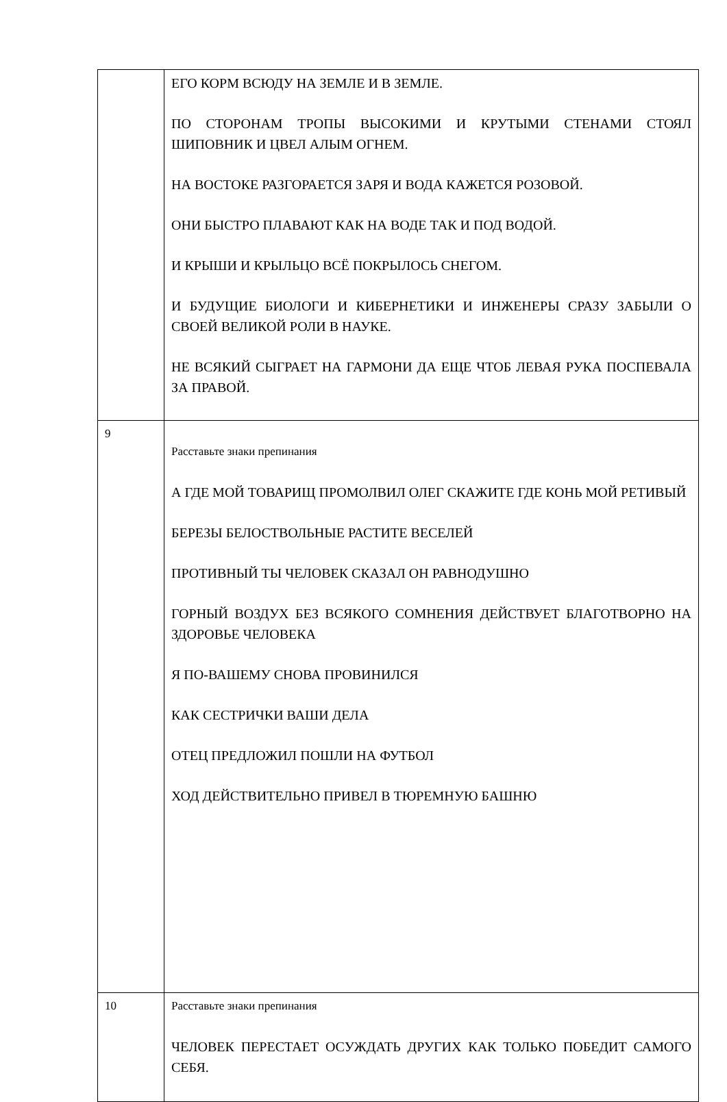| | ЕГО КОРМ ВСЮДУ НА ЗЕМЛЕ И В ЗЕМЛЕ. ПО СТОРОНАМ ТРОПЫ ВЫСОКИМИ И КРУТЫМИ СТЕНАМИ СТОЯЛ ШИПОВНИК И ЦВЕЛ АЛЫМ ОГНЕМ. НА ВОСТОКЕ РАЗГОРАЕТСЯ ЗАРЯ И ВОДА КАЖЕТСЯ РОЗОВОЙ. ОНИ БЫСТРО ПЛАВАЮТ КАК НА ВОДЕ ТАК И ПОД ВОДОЙ. И КРЫШИ И КРЫЛЬЦО ВСЁ ПОКРЫЛОСЬ СНЕГОМ. И БУДУЩИЕ БИОЛОГИ И КИБЕРНЕТИКИ И ИНЖЕНЕРЫ СРАЗУ ЗАБЫЛИ О СВОЕЙ ВЕЛИКОЙ РОЛИ В НАУКЕ. НЕ ВСЯКИЙ СЫГРАЕТ НА ГАРМОНИ ДА ЕЩЕ ЧТОБ ЛЕВАЯ РУКА ПОСПЕВАЛА ЗА ПРАВОЙ. |
| 9 | Расставьте знаки препинания А ГДЕ МОЙ ТОВАРИЩ ПРОМОЛВИЛ ОЛЕГ СКАЖИТЕ ГДЕ КОНЬ МОЙ РЕТИВЫЙ БЕРЕЗЫ БЕЛОСТВОЛЬНЫЕ РАСТИТЕ ВЕСЕЛЕЙ ПРОТИВНЫЙ ТЫ ЧЕЛОВЕК СКАЗАЛ ОН РАВНОДУШНО ГОРНЫЙ ВОЗДУХ БЕЗ ВСЯКОГО СОМНЕНИЯ ДЕЙСТВУЕТ БЛАГОТВОРНО НА ЗДОРОВЬЕ ЧЕЛОВЕКА Я ПО-ВАШЕМУ СНОВА ПРОВИНИЛСЯ КАК СЕСТРИЧКИ ВАШИ ДЕЛА ОТЕЦ ПРЕДЛОЖИЛ ПОШЛИ НА ФУТБОЛ ХОД ДЕЙСТВИТЕЛЬНО ПРИВЕЛ В ТЮРЕМНУЮ БАШНЮ |
| 10 | Расставьте знаки препинания ЧЕЛОВЕК ПЕРЕСТАЕТ ОСУЖДАТЬ ДРУГИХ КАК ТОЛЬКО ПОБЕДИТ САМОГО СЕБЯ. |